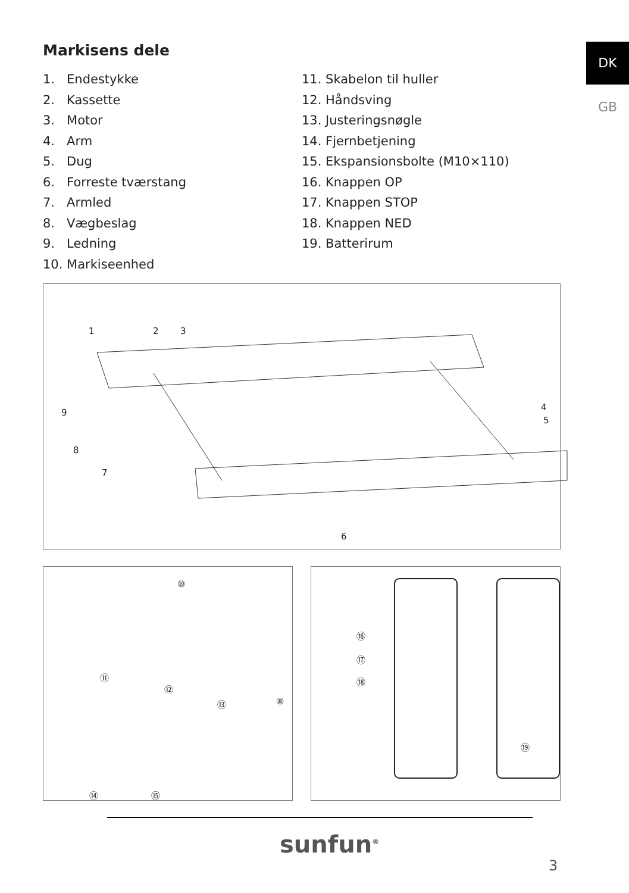DK
GB
Markisens dele
1. Endestykke
2. Kassette
3. Motor
4. Arm
5. Dug
6. Forreste tværstang
7. Armled
8. Vægbeslag
9. Ledning
10. Markiseenhed
11. Skabelon til huller
12. Håndsving
13. Justeringsnøgle
14. Fjernbetjening
15. Ekspansionsbolte (M10×110)
16. Knappen OP
17. Knappen STOP
18. Knappen NED
19. Batterirum
1 2 3
4
5
6
7
8
9
⑩
⑪
⑫
⑬ ⑧
⑭ ⑮
⑯
⑰
⑱
⑲
sunfun<sup>®</sup>
3